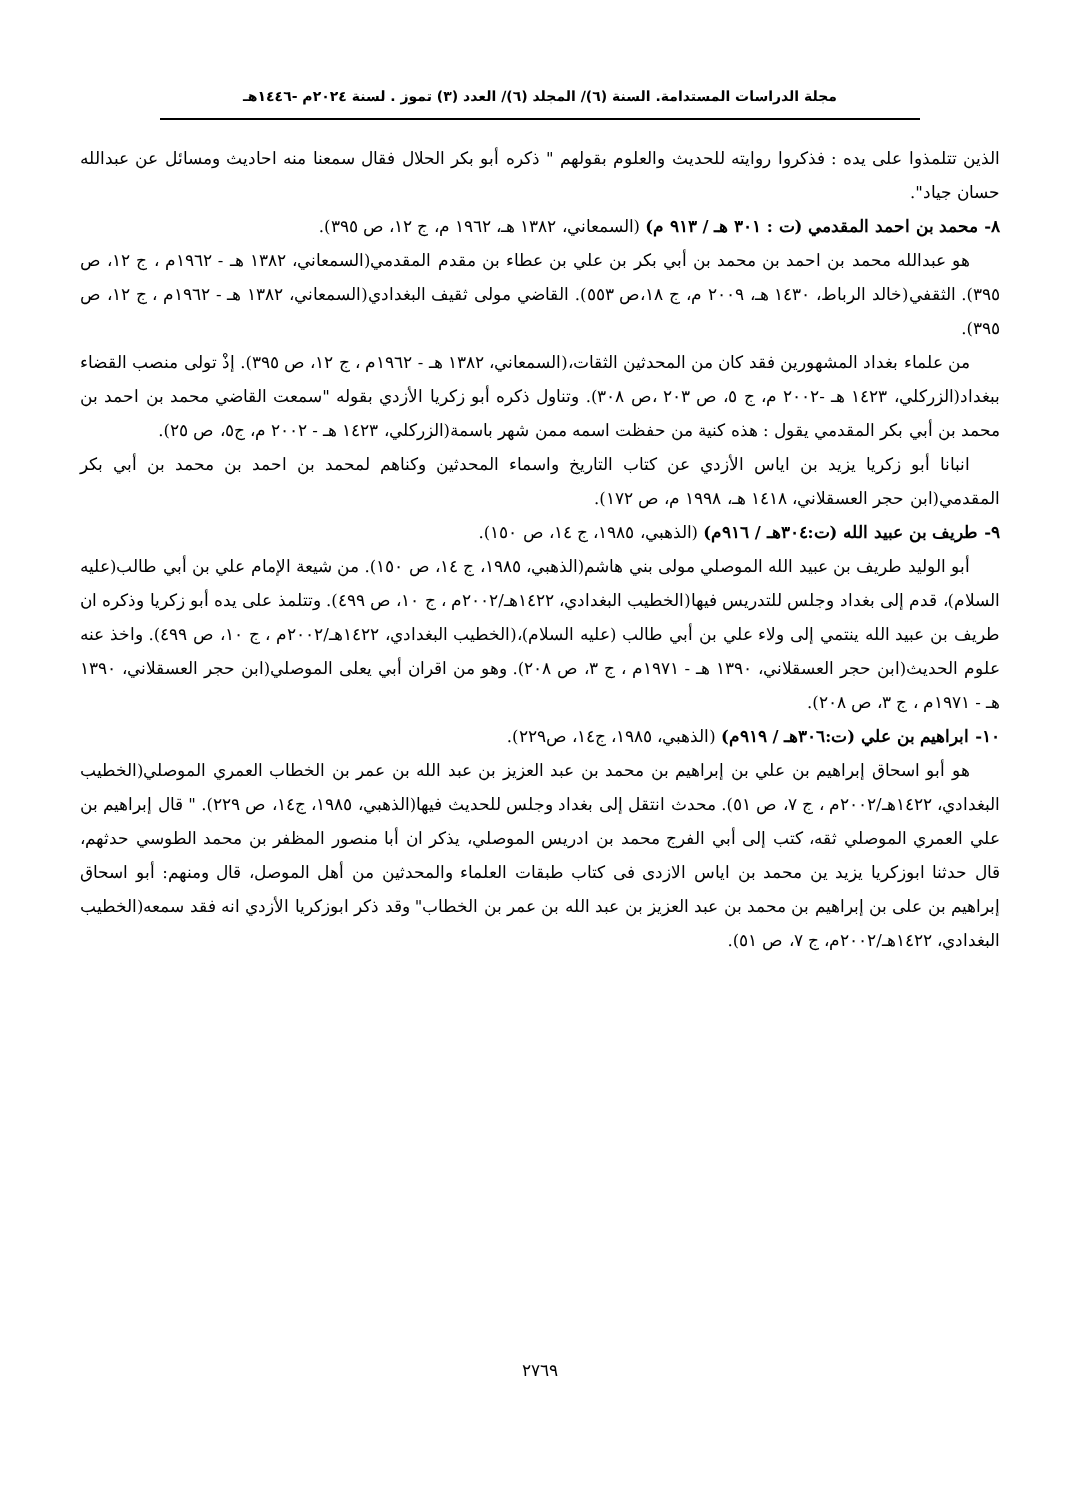مجلة الدراسات المستدامة. السنة (٦)/ المجلد (٦)/ العدد (٣) تموز . لسنة ٢٠٢٤م -١٤٤٦هـ
الذين تتلمذوا على يده : فذكروا روايته للحديث والعلوم بقولهم " ذكره أبو بكر الحلال فقال سمعنا منه احاديث ومسائل عن عبدالله حسان جياد".
٨- محمد بن احمد المقدمي (ت : ٣٠١ هـ / ٩١٣ م) (السمعاني، ١٣٨٢ هـ، ١٩٦٢ م، ج ١٢، ص ٣٩٥).
هو عبدالله محمد بن احمد بن محمد بن أبي بكر بن علي بن عطاء بن مقدم المقدمي(السمعاني، ١٣٨٢ هـ - ١٩٦٢م ، ج ١٢، ص ٣٩٥). الثقفي(خالد الرباط، ١٤٣٠ هـ، ٢٠٠٩ م، ج ١٨،ص ٥٥٣). القاضي مولى ثقيف البغدادي(السمعاني، ١٣٨٢ هـ - ١٩٦٢م ، ج ١٢، ص ٣٩٥).
من علماء بغداد المشهورين فقد كان من المحدثين الثقات،(السمعاني، ١٣٨٢ هـ - ١٩٦٢م ، ج ١٢، ص ٣٩٥). إذْ تولى منصب القضاء ببغداد(الزركلي، ١٤٢٣ هـ -٢٠٠٢ م، ج ٥، ص ٢٠٣ ،ص ٣٠٨). وتناول ذكره أبو زكريا الأزدي بقوله "سمعت القاضي محمد بن احمد بن محمد بن أبي بكر المقدمي يقول : هذه كنية من حفظت اسمه ممن شهر باسمة(الزركلي، ١٤٢٣ هـ - ٢٠٠٢ م، ج٥، ص ٢٥).
انبانا أبو زكريا يزيد بن اياس الأزدي عن كتاب التاريخ واسماء المحدثين وكناهم لمحمد بن احمد بن محمد بن أبي بكر المقدمي(ابن حجر العسقلاني، ١٤١٨ هـ، ١٩٩٨ م، ص ١٧٢).
٩- طريف بن عبيد الله (ت:٣٠٤هـ / ٩١٦م) (الذهبي، ١٩٨٥، ج ١٤، ص ١٥٠).
أبو الوليد طريف بن عبيد الله الموصلي مولى بني هاشم(الذهبي، ١٩٨٥، ج ١٤، ص ١٥٠). من شيعة الإمام علي بن أبي طالب(عليه السلام)، قدم إلى بغداد وجلس للتدريس فيها(الخطيب البغدادي، ١٤٢٢هـ/٢٠٠٢م ، ج ١٠، ص ٤٩٩). وتتلمذ على يده أبو زكريا وذكره ان طريف بن عبيد الله ينتمي إلى ولاء علي بن أبي طالب (عليه السلام)،(الخطيب البغدادي، ١٤٢٢هـ/٢٠٠٢م ، ج ١٠، ص ٤٩٩). واخذ عنه علوم الحديث(ابن حجر العسقلاني، ١٣٩٠ هـ - ١٩٧١م ، ج ٣، ص ٢٠٨). وهو من اقران أبي يعلى الموصلي(ابن حجر العسقلاني، ١٣٩٠ هـ - ١٩٧١م ، ج ٣، ص ٢٠٨).
١٠- ابراهيم بن علي (ت:٣٠٦هـ / ٩١٩م) (الذهبي، ١٩٨٥، ج١٤، ص٢٢٩).
هو أبو اسحاق إبراهيم بن علي بن إبراهيم بن محمد بن عبد العزيز بن عبد الله بن عمر بن الخطاب العمري الموصلي(الخطيب البغدادي، ١٤٢٢هـ/٢٠٠٢م ، ج ٧، ص ٥١). محدث انتقل إلى بغداد وجلس للحديث فيها(الذهبي، ١٩٨٥، ج١٤، ص ٢٢٩). " قال إبراهيم بن علي العمري الموصلي ثقه، كتب إلى أبي الفرج محمد بن ادريس الموصلي، يذكر ان أبا منصور المظفر بن محمد الطوسي حدثهم، قال حدثنا ابوزكريا يزيد ين محمد بن اياس الازدى فى كتاب طبقات العلماء والمحدثين من أهل الموصل، قال ومنهم: أبو اسحاق إبراهيم بن على بن إبراهيم بن محمد بن عبد العزيز بن عبد الله بن عمر بن الخطاب" وقد ذكر ابوزكريا الأزدي انه فقد سمعه(الخطيب البغدادي، ١٤٢٢هـ/٢٠٠٢م، ج ٧، ص ٥١).
٢٧٦٩